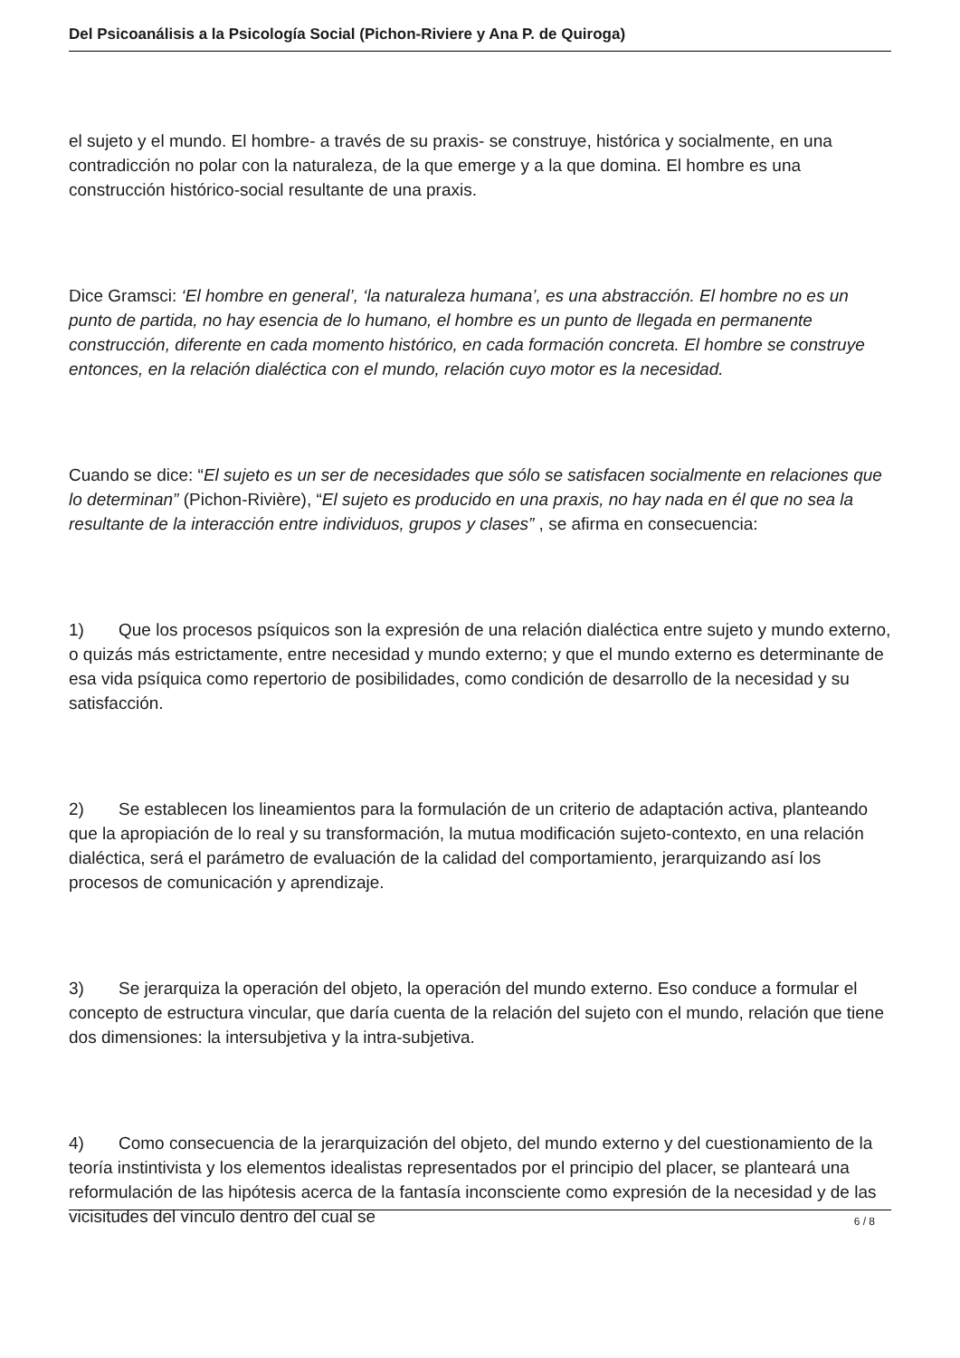Del Psicoanálisis a la Psicología Social (Pichon-Riviere y Ana P. de Quiroga)
el sujeto y el mundo. El hombre- a través de su praxis- se construye, histórica y socialmente, en una contradicción no polar con la naturaleza, de la que emerge y a la que domina. El hombre es una construcción histórico-social resultante de una praxis.
Dice Gramsci: ‘El hombre en general’, ‘la naturaleza humana’, es una abstracción. El hombre no es un punto de partida, no hay esencia de lo humano, el hombre es un punto de llegada en permanente construcción, diferente en cada momento histórico, en cada formación concreta. El hombre se construye entonces, en la relación dialéctica con el mundo, relación cuyo motor es la necesidad.
Cuando se dice: “El sujeto es un ser de necesidades que sólo se satisfacen socialmente en relaciones que lo determinan” (Pichon-Rivière), “El sujeto es producido en una praxis, no hay nada en él que no sea la resultante de la interacción entre individuos, grupos y clases” , se afirma en consecuencia:
1) Que los procesos psíquicos son la expresión de una relación dialéctica entre sujeto y mundo externo, o quizás más estrictamente, entre necesidad y mundo externo; y que el mundo externo es determinante de esa vida psíquica como repertorio de posibilidades, como condición de desarrollo de la necesidad y su satisfacción.
2) Se establecen los lineamientos para la formulación de un criterio de adaptación activa, planteando que la apropiación de lo real y su transformación, la mutua modificación sujeto-contexto, en una relación dialéctica, será el parámetro de evaluación de la calidad del comportamiento, jerarquizando así los procesos de comunicación y aprendizaje.
3) Se jerarquiza la operación del objeto, la operación del mundo externo. Eso conduce a formular el concepto de estructura vincular, que daría cuenta de la relación del sujeto con el mundo, relación que tiene dos dimensiones: la intersubjetiva y la intra-subjetiva.
4) Como consecuencia de la jerarquización del objeto, del mundo externo y del cuestionamiento de la teoría instintivista y los elementos idealistas representados por el principio del placer, se planteará una reformulación de las hipótesis acerca de la fantasía inconsciente como expresión de la necesidad y de las vicisitudes del vínculo dentro del cual se
6 / 8